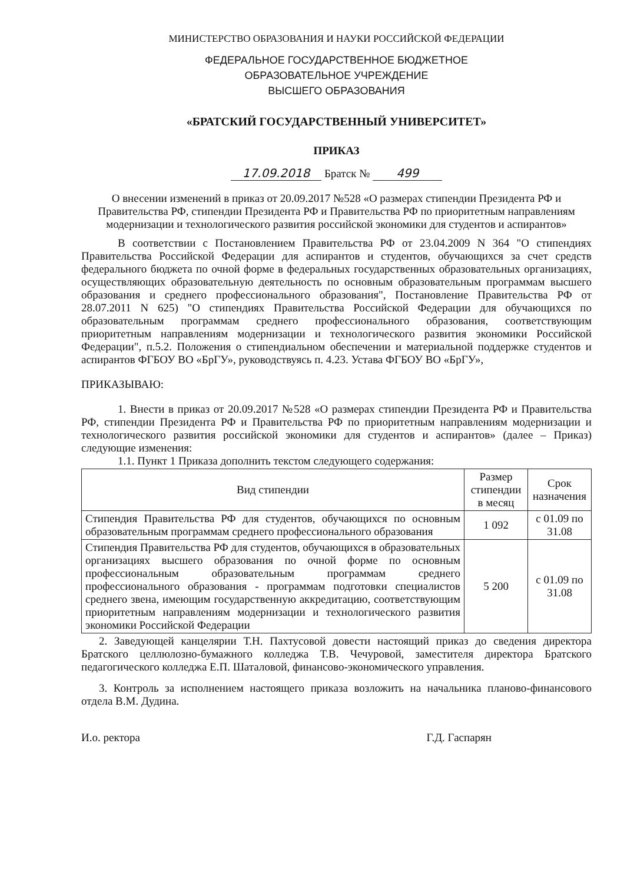МИНИСТЕРСТВО ОБРАЗОВАНИЯ И НАУКИ РОССИЙСКОЙ ФЕДЕРАЦИИ
ФЕДЕРАЛЬНОЕ ГОСУДАРСТВЕННОЕ БЮДЖЕТНОЕ
ОБРАЗОВАТЕЛЬНОЕ УЧРЕЖДЕНИЕ
ВЫСШЕГО ОБРАЗОВАНИЯ
«БРАТСКИЙ ГОСУДАРСТВЕННЫЙ УНИВЕРСИТЕТ»
ПРИКАЗ
17.09.2018 Братск № 499
О внесении изменений в приказ от 20.09.2017 №528 «О размерах стипендии Президента РФ и Правительства РФ, стипендии Президента РФ и Правительства РФ по приоритетным направлениям модернизации и технологического развития российской экономики для студентов и аспирантов»
В соответствии с Постановлением Правительства РФ от 23.04.2009 N 364 "О стипендиях Правительства Российской Федерации для аспирантов и студентов, обучающихся за счет средств федерального бюджета по очной форме в федеральных государственных образовательных организациях, осуществляющих образовательную деятельность по основным образовательным программам высшего образования и среднего профессионального образования", Постановление Правительства РФ от 28.07.2011 N 625) "О стипендиях Правительства Российской Федерации для обучающихся по образовательным программам среднего профессионального образования, соответствующим приоритетным направлениям модернизации и технологического развития экономики Российской Федерации", п.5.2. Положения о стипендиальном обеспечении и материальной поддержке студентов и аспирантов ФГБОУ ВО «БрГУ», руководствуясь п. 4.23. Устава ФГБОУ ВО «БрГУ»,
ПРИКАЗЫВАЮ:
1. Внести в приказ от 20.09.2017 №528 «О размерах стипендии Президента РФ и Правительства РФ, стипендии Президента РФ и Правительства РФ по приоритетным направлениям модернизации и технологического развития российской экономики для студентов и аспирантов» (далее – Приказ) следующие изменения:
1.1. Пункт 1 Приказа дополнить текстом следующего содержания:
| Вид стипендии | Размер стипендии в месяц | Срок назначения |
| --- | --- | --- |
| Стипендия Правительства РФ для студентов, обучающихся по основным образовательным программам среднего профессионального образования | 1 092 | с 01.09 по 31.08 |
| Стипендия Правительства РФ для студентов, обучающихся в образовательных организациях высшего образования по очной форме по основным профессиональным образовательным программам среднего профессионального образования - программам подготовки специалистов среднего звена, имеющим государственную аккредитацию, соответствующим приоритетным направлениям модернизации и технологического развития экономики Российской Федерации | 5 200 | с 01.09 по 31.08 |
2. Заведующей канцелярии Т.Н. Пахтусовой довести настоящий приказ до сведения директора Братского целлюлозно-бумажного колледжа Т.В. Чечуровой, заместителя директора Братского педагогического колледжа Е.П. Шаталовой, финансово-экономического управления.
3. Контроль за исполнением настоящего приказа возложить на начальника планово-финансового отдела В.М. Дудина.
И.о. ректора Г.Д. Гаспарян